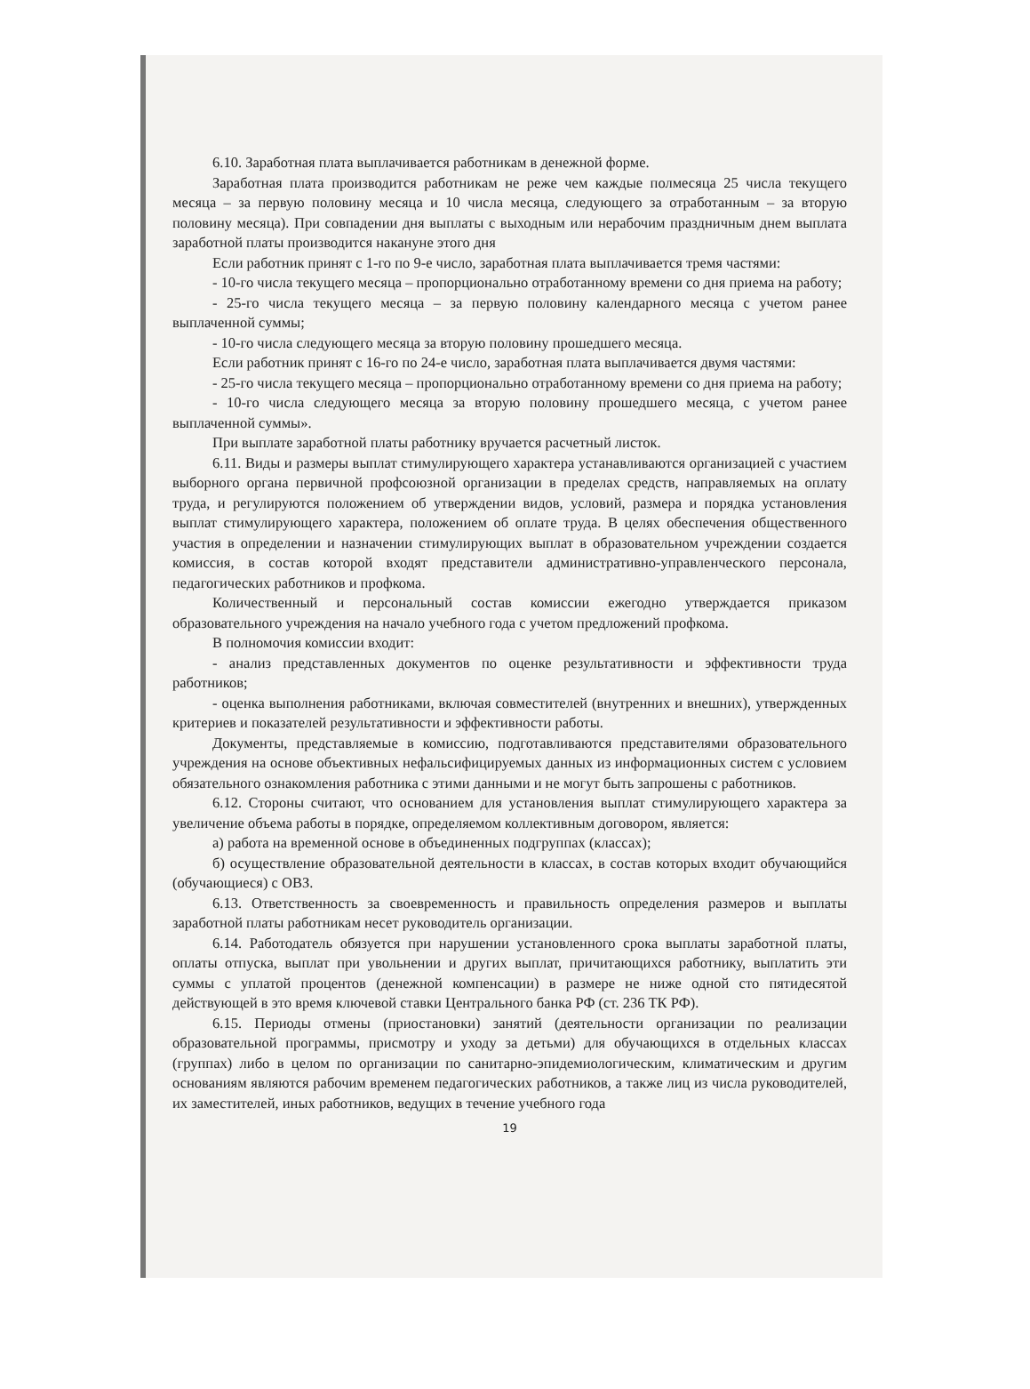6.10. Заработная плата выплачивается работникам в денежной форме.
Заработная плата производится работникам не реже чем каждые полмесяца 25 числа текущего месяца – за первую половину месяца и 10 числа месяца, следующего за отработанным – за вторую половину месяца). При совпадении дня выплаты с выходным или нерабочим праздничным днем выплата заработной платы производится накануне этого дня
Если работник принят с 1-го по 9-е число, заработная плата выплачивается тремя частями:
- 10-го числа текущего месяца – пропорционально отработанному времени со дня приема на работу;
- 25-го числа текущего месяца – за первую половину календарного месяца с учетом ранее выплаченной суммы;
- 10-го числа следующего месяца за вторую половину прошедшего месяца.
Если работник принят с 16-го по 24-е число, заработная плата выплачивается двумя частями:
- 25-го числа текущего месяца – пропорционально отработанному времени со дня приема на работу;
- 10-го числа следующего месяца за вторую половину прошедшего месяца, с учетом ранее выплаченной суммы».
При выплате заработной платы работнику вручается расчетный листок.
6.11. Виды и размеры выплат стимулирующего характера устанавливаются организацией с участием выборного органа первичной профсоюзной организации в пределах средств, направляемых на оплату труда, и регулируются положением об утверждении видов, условий, размера и порядка установления выплат стимулирующего характера, положением об оплате труда. В целях обеспечения общественного участия в определении и назначении стимулирующих выплат в образовательном учреждении создается комиссия, в состав которой входят представители административно-управленческого персонала, педагогических работников и профкома.
Количественный и персональный состав комиссии ежегодно утверждается приказом образовательного учреждения на начало учебного года с учетом предложений профкома.
В полномочия комиссии входит:
- анализ представленных документов по оценке результативности и эффективности труда работников;
- оценка выполнения работниками, включая совместителей (внутренних и внешних), утвержденных критериев и показателей результативности и эффективности работы.
Документы, представляемые в комиссию, подготавливаются представителями образовательного учреждения на основе объективных нефальсифицируемых данных из информационных систем с условием обязательного ознакомления работника с этими данными и не могут быть запрошены с работников.
6.12. Стороны считают, что основанием для установления выплат стимулирующего характера за увеличение объема работы в порядке, определяемом коллективным договором, является:
а) работа на временной основе в объединенных подгруппах (классах);
б) осуществление образовательной деятельности в классах, в состав которых входит обучающийся (обучающиеся) с ОВЗ.
6.13. Ответственность за своевременность и правильность определения размеров и выплаты заработной платы работникам несет руководитель организации.
6.14. Работодатель обязуется при нарушении установленного срока выплаты заработной платы, оплаты отпуска, выплат при увольнении и других выплат, причитающихся работнику, выплатить эти суммы с уплатой процентов (денежной компенсации) в размере не ниже одной сто пятидесятой действующей в это время ключевой ставки Центрального банка РФ (ст. 236 ТК РФ).
6.15. Периоды отмены (приостановки) занятий (деятельности организации по реализации образовательной программы, присмотру и уходу за детьми) для обучающихся в отдельных классах (группах) либо в целом по организации по санитарно-эпидемиологическим, климатическим и другим основаниям являются рабочим временем педагогических работников, а также лиц из числа руководителей, их заместителей, иных работников, ведущих в течение учебного года
19